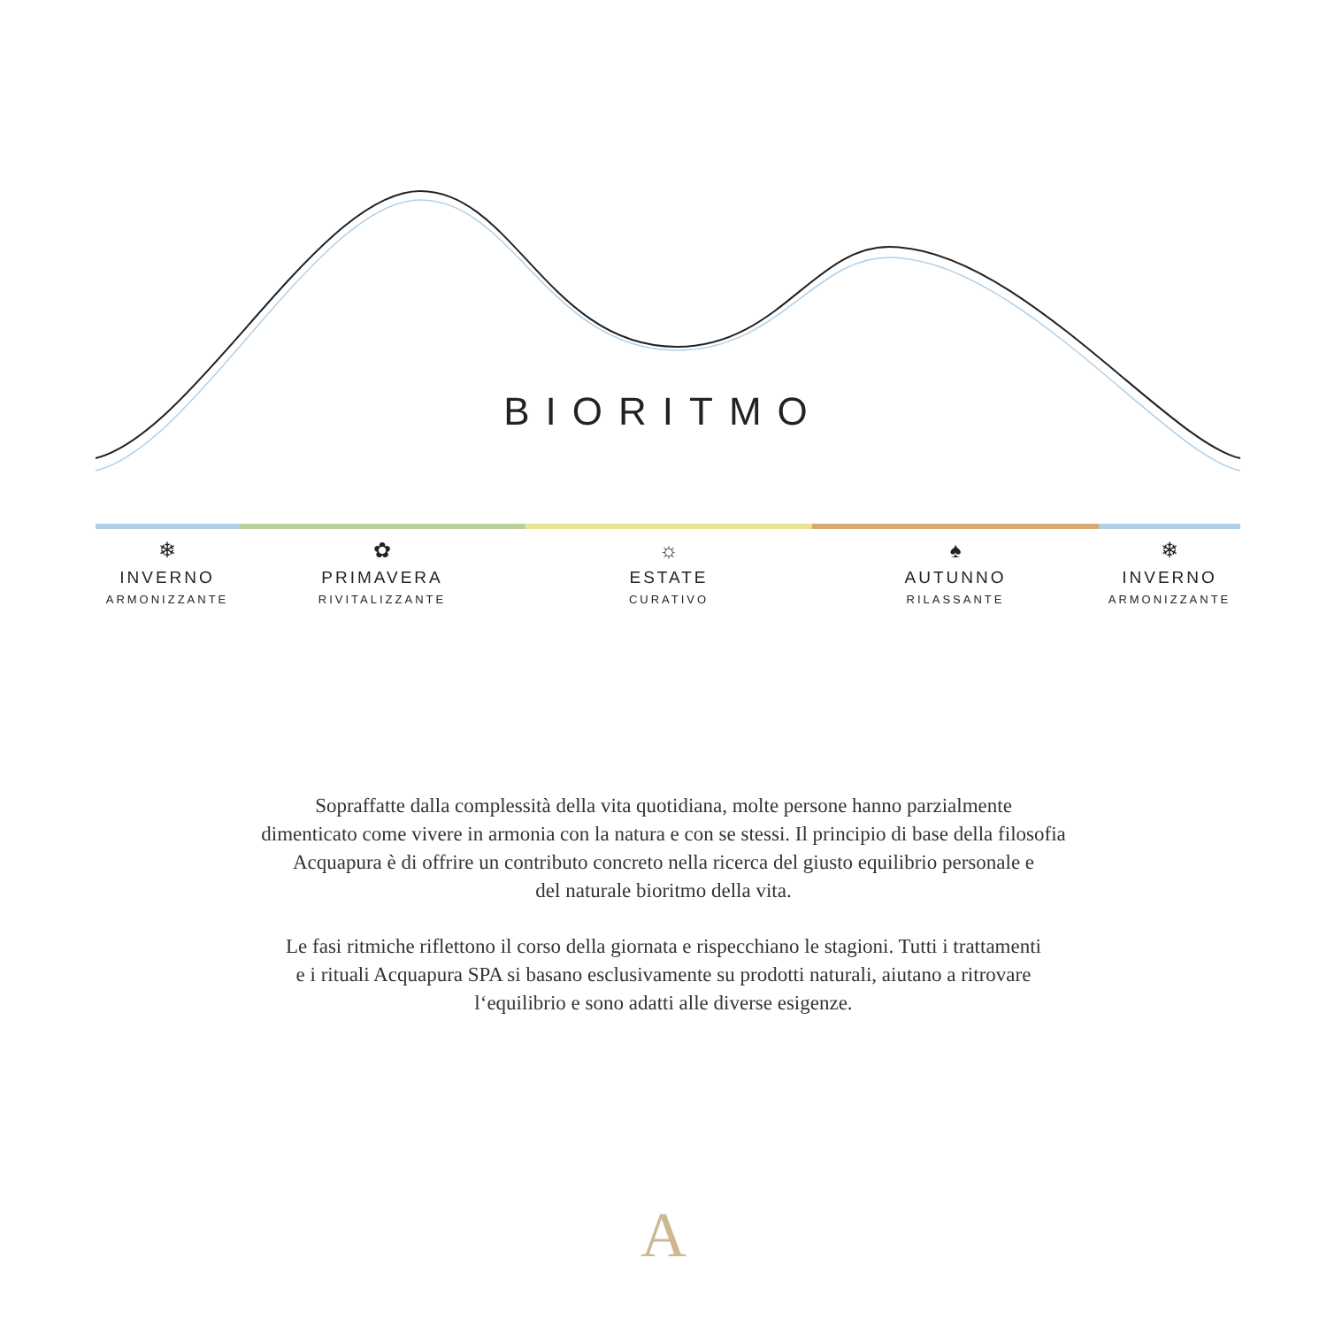BIORITMO
❄
INVERNO
ARMONIZZANTE
✿
PRIMAVERA
RIVITALIZZANTE
☼
ESTATE
CURATIVO
♠
AUTUNNO
RILASSANTE
❄
INVERNO
ARMONIZZANTE
Sopraffatte dalla complessità della vita quotidiana, molte persone hanno parzialmente
dimenticato come vivere in armonia con la natura e con se stessi. Il principio di base della filosofia
Acquapura è di offrire un contributo concreto nella ricerca del giusto equilibrio personale e
del naturale bioritmo della vita.
Le fasi ritmiche riflettono il corso della giornata e rispecchiano le stagioni. Tutti i trattamenti
e i rituali Acquapura SPA si basano esclusivamente su prodotti naturali, aiutano a ritrovare
l‘equilibrio e sono adatti alle diverse esigenze.
A